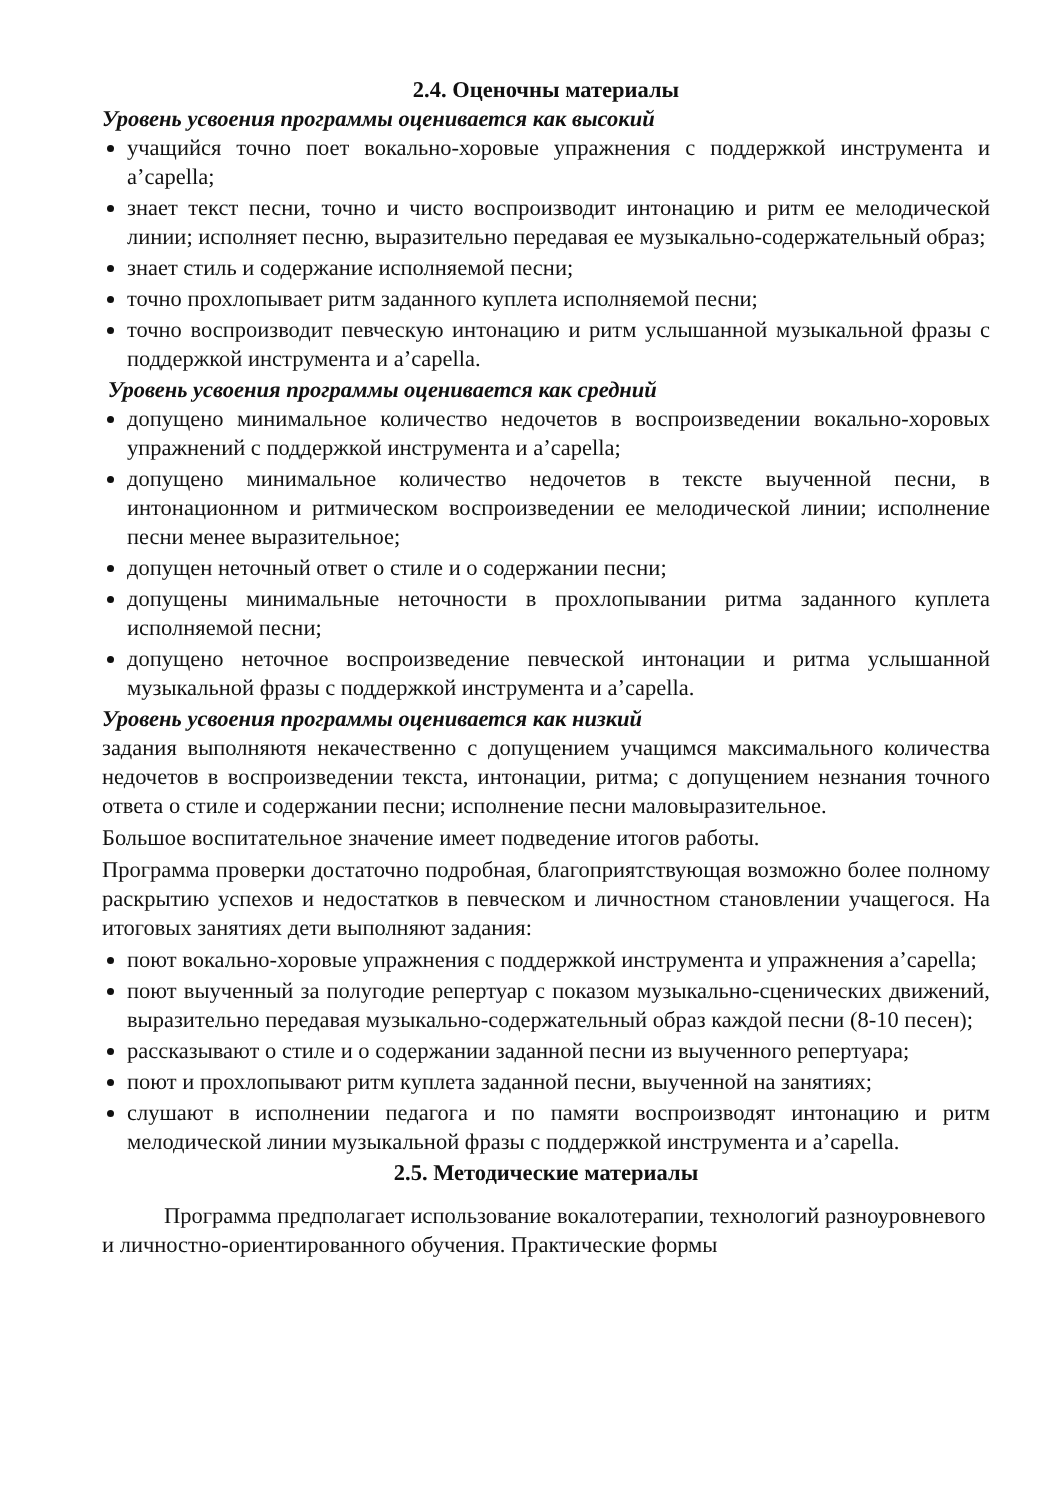2.4. Оценочны материалы
Уровень усвоения программы оценивается как высокий
учащийся точно поет вокально-хоровые упражнения с поддержкой инструмента и а’capella;
знает текст песни, точно и чисто воспроизводит интонацию и ритм ее мелодической линии; исполняет песню, выразительно передавая ее музыкально-содержательный образ;
знает стиль и содержание исполняемой песни;
точно прохлопывает ритм заданного куплета исполняемой песни;
точно воспроизводит певческую интонацию и ритм услышанной музыкальной фразы с поддержкой инструмента и а’capella.
Уровень усвоения программы оценивается как средний
допущено минимальное количество недочетов в воспроизведении вокально-хоровых упражнений с поддержкой инструмента и а’capella;
допущено минимальное количество недочетов в тексте выученной песни, в интонационном и ритмическом воспроизведении ее мелодической линии; исполнение песни менее выразительное;
допущен неточный ответ о стиле и о содержании песни;
допущены минимальные неточности в прохлопывании ритма заданного куплета исполняемой песни;
допущено неточное воспроизведение певческой интонации и ритма услышанной музыкальной фразы с поддержкой инструмента и а’capella.
Уровень усвоения программы оценивается как низкий
задания выполняютя некачественно с допущением учащимся максимального количества недочетов в воспроизведении текста, интонации, ритма; с допущением незнания точного ответа о стиле и содержании песни; исполнение песни маловыразительное.
Большое воспитательное значение имеет подведение итогов работы.
Программа проверки достаточно подробная, благоприятствующая возможно более полному раскрытию успехов и недостатков в певческом и личностном становлении учащегося. На итоговых занятиях дети выполняют задания:
поют вокально-хоровые упражнения с поддержкой инструмента и упражнения а’capella;
поют выученный за полугодие репертуар с показом музыкально-сценических движений, выразительно передавая музыкально-содержательный образ каждой песни (8-10 песен);
рассказывают о стиле и о содержании заданной песни из выученного репертуара;
поют и прохлопывают ритм куплета заданной песни, выученной на занятиях;
слушают в исполнении педагога и по памяти воспроизводят интонацию и ритм мелодической линии музыкальной фразы с поддержкой инструмента и а’capella.
2.5. Методические материалы
Программа предполагает использование вокалотерапии, технологий разноуровневого и личностно-ориентированного обучения. Практические формы